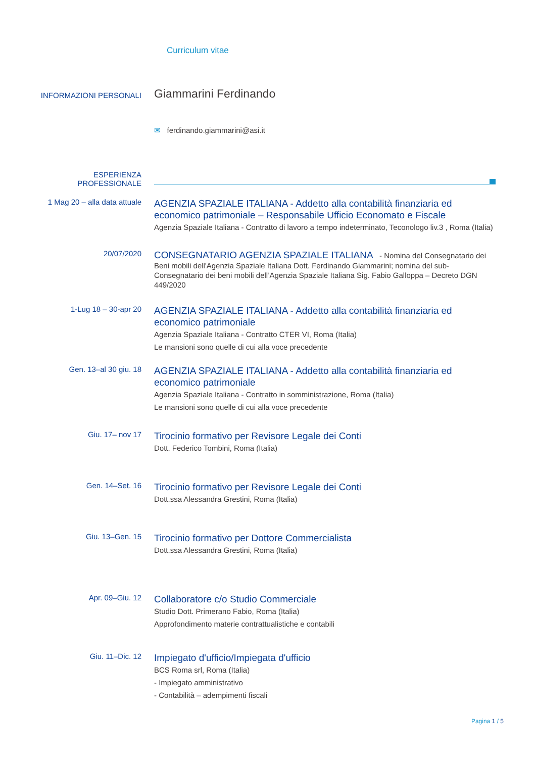Curriculum vitae
INFORMAZIONI PERSONALI
Giammarini Ferdinando
✉ ferdinando.giammarini@asi.it
ESPERIENZA
PROFESSIONALE
1 Mag 20 – alla data attuale
AGENZIA SPAZIALE ITALIANA - Addetto alla contabilità finanziaria ed economico patrimoniale – Responsabile Ufficio Economato e Fiscale
Agenzia Spaziale Italiana - Contratto di lavoro a tempo indeterminato, Teconologo liv.3 , Roma (Italia)
20/07/2020
CONSEGNATARIO AGENZIA SPAZIALE ITALIANA - Nomina del Consegnatario dei Beni mobili dell'Agenzia Spaziale Italiana Dott. Ferdinando Giammarini; nomina del sub-Consegnatario dei beni mobili dell’Agenzia Spaziale Italiana Sig. Fabio Galloppa – Decreto DGN 449/2020
1-Lug 18 – 30-apr 20
AGENZIA SPAZIALE ITALIANA - Addetto alla contabilità finanziaria ed economico patrimoniale
Agenzia Spaziale Italiana - Contratto CTER VI, Roma (Italia)
Le mansioni sono quelle di cui alla voce precedente
Gen. 13–al 30 giu. 18
AGENZIA SPAZIALE ITALIANA - Addetto alla contabilità finanziaria ed economico patrimoniale
Agenzia Spaziale Italiana - Contratto in somministrazione, Roma (Italia)
Le mansioni sono quelle di cui alla voce precedente
Giu. 17– nov 17
Tirocinio formativo per Revisore Legale dei Conti
Dott. Federico Tombini, Roma (Italia)
Gen. 14–Set. 16
Tirocinio formativo per Revisore Legale dei Conti
Dott.ssa Alessandra Grestini, Roma (Italia)
Giu. 13–Gen. 15
Tirocinio formativo per Dottore Commercialista
Dott.ssa Alessandra Grestini, Roma (Italia)
Apr. 09–Giu. 12
Collaboratore c/o Studio Commerciale
Studio Dott. Primerano Fabio, Roma (Italia)
Approfondimento materie contrattualistiche e contabili
Giu. 11–Dic. 12
Impiegato d'ufficio/Impiegata d'ufficio
BCS Roma srl, Roma (Italia)
- Impiegato amministrativo
- Contabilità – adempimenti fiscali
Pagina 1 / 5